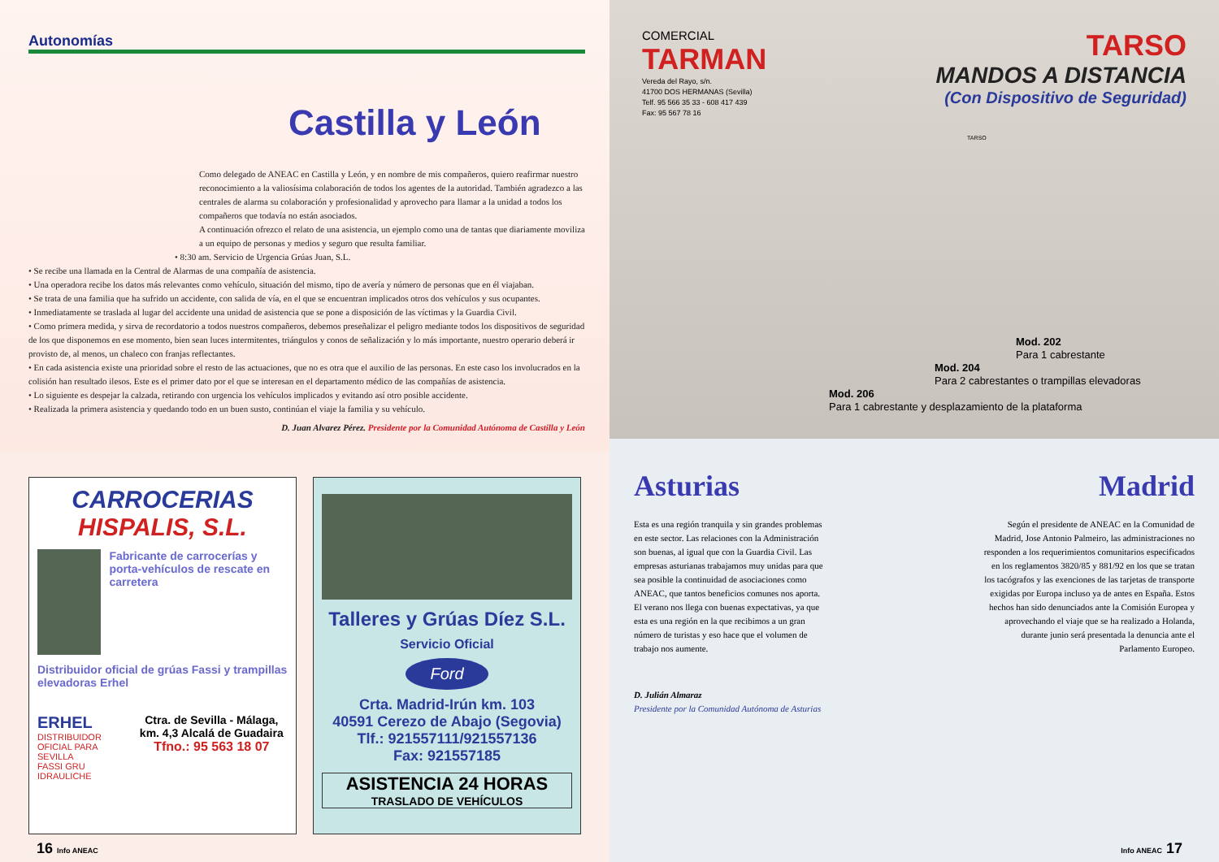Autonomías
Castilla y León
Como delegado de ANEAC en Castilla y León, y en nombre de mis compañeros, quiero reafirmar nuestro reconocimiento a la valiosísima colaboración de todos los agentes de la autoridad. También agradezco a las centrales de alarma su colaboración y profesionalidad y aprovecho para llamar a la unidad a todos los compañeros que todavía no están asociados.
A continuación ofrezco el relato de una asistencia, un ejemplo como una de tantas que diariamente moviliza a un equipo de personas y medios y seguro que resulta familiar.
• 8:30 am. Servicio de Urgencia Grúas Juan, S.L.
• Se recibe una llamada en la Central de Alarmas de una compañía de asistencia.
• Una operadora recibe los datos más relevantes como vehículo, situación del mismo, tipo de avería y número de personas que en él viajaban.
• Se trata de una familia que ha sufrido un accidente, con salida de vía, en el que se encuentran implicados otros dos vehículos y sus ocupantes.
• Inmediatamente se traslada al lugar del accidente una unidad de asistencia que se pone a disposición de las víctimas y la Guardia Civil.
• Como primera medida, y sirva de recordatorio a todos nuestros compañeros, debemos preseñalizar el peligro mediante todos los dispositivos de seguridad de los que disponemos en ese momento, bien sean luces intermitentes, triángulos y conos de señalización y lo más importante, nuestro operario deberá ir provisto de, al menos, un chaleco con franjas reflectantes.
• En cada asistencia existe una prioridad sobre el resto de las actuaciones, que no es otra que el auxilio de las personas. En este caso los involucrados en la colisión han resultado ilesos. Este es el primer dato por el que se interesan en el departamento médico de las compañías de asistencia.
• Lo siguiente es despejar la calzada, retirando con urgencia los vehículos implicados y evitando así otro posible accidente.
• Realizada la primera asistencia y quedando todo en un buen susto, continúan el viaje la familia y su vehículo.
D. Juan Alvarez Pérez. Presidente por la Comunidad Autónoma de Castilla y León
CARROCERIAS
HISPALIS, S.L.
Fabricante de carrocerías y porta-vehículos de rescate en carretera
Distribuidor oficial de grúas Fassi y trampillas elevadoras Erhel
ERHEL
DISTRIBUIDOR OFICIAL PARA SEVILLA
FASSI GRU IDRAULICHE
Ctra. de Sevilla - Málaga, km. 4,3 Alcalá de Guadaira
Tfno.: 95 563 18 07
Talleres y Grúas Díez S.L.
Servicio Oficial
Ford
Crta. Madrid-Irún km. 103
40591 Cerezo de Abajo (Segovia)
Tlf.: 921557111/921557136
Fax: 921557185
ASISTENCIA 24 HORAS
TRASLADO DE VEHÍCULOS
16 Info ANEAC
COMERCIAL
TARMAN
Vereda del Rayo, s/n.
41700 DOS HERMANAS (Sevilla)
Telf. 95 566 35 33 - 608 417 439
Fax: 95 567 78 16
TARSO
MANDOS A DISTANCIA
(Con Dispositivo de Seguridad)
TARSO
Mod. 202
Para 1 cabrestante
Mod. 204
Para 2 cabrestantes o trampillas elevadoras
Mod. 206
Para 1 cabrestante y desplazamiento de la plataforma
Asturias
Esta es una región tranquila y sin grandes problemas en este sector. Las relaciones con la Administración son buenas, al igual que con la Guardia Civil. Las empresas asturianas trabajamos muy unidas para que sea posible la continuidad de asociaciones como ANEAC, que tantos beneficios comunes nos aporta. El verano nos llega con buenas expectativas, ya que esta es una región en la que recibimos a un gran número de turistas y eso hace que el volumen de trabajo nos aumente.
D. Julián Almaraz
Presidente por la Comunidad Autónoma de Asturias
Madrid
Según el presidente de ANEAC en la Comunidad de Madrid, Jose Antonio Palmeiro, las administraciones no responden a los requerimientos comunitarios especificados en los reglamentos 3820/85 y 881/92 en los que se tratan los tacógrafos y las exenciones de las tarjetas de transporte exigidas por Europa incluso ya de antes en España. Estos hechos han sido denunciados ante la Comisión Europea y aprovechando el viaje que se ha realizado a Holanda, durante junio será presentada la denuncia ante el Parlamento Europeo.
Info ANEAC 17